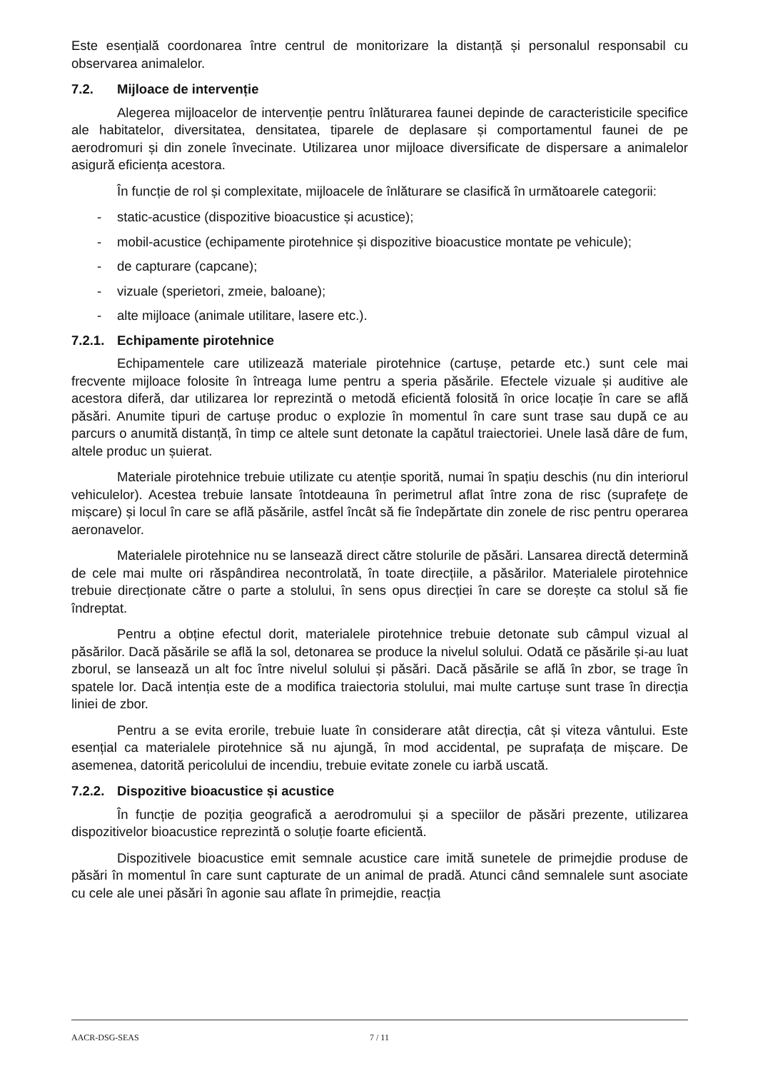Este esențială coordonarea între centrul de monitorizare la distanță și personalul responsabil cu observarea animalelor.
7.2. Mijloace de intervenție
Alegerea mijloacelor de intervenție pentru înlăturarea faunei depinde de caracteristicile specifice ale habitatelor, diversitatea, densitatea, tiparele de deplasare și comportamentul faunei de pe aerodromuri și din zonele învecinate. Utilizarea unor mijloace diversificate de dispersare a animalelor asigură eficiența acestora.
În funcție de rol și complexitate, mijloacele de înlăturare se clasifică în următoarele categorii:
- static-acustice (dispozitive bioacustice și acustice);
- mobil-acustice (echipamente pirotehnice și dispozitive bioacustice montate pe vehicule);
- de capturare (capcane);
- vizuale (sperietori, zmeie, baloane);
- alte mijloace (animale utilitare, lasere etc.).
7.2.1. Echipamente pirotehnice
Echipamentele care utilizează materiale pirotehnice (cartușe, petarde etc.) sunt cele mai frecvente mijloace folosite în întreaga lume pentru a speria păsările. Efectele vizuale și auditive ale acestora diferă, dar utilizarea lor reprezintă o metodă eficientă folosită în orice locație în care se află păsări. Anumite tipuri de cartușe produc o explozie în momentul în care sunt trase sau după ce au parcurs o anumită distanță, în timp ce altele sunt detonate la capătul traiectoriei. Unele lasă dâre de fum, altele produc un șuierat.
Materiale pirotehnice trebuie utilizate cu atenție sporită, numai în spațiu deschis (nu din interiorul vehiculelor). Acestea trebuie lansate întotdeauna în perimetrul aflat între zona de risc (suprafețe de mișcare) și locul în care se află păsările, astfel încât să fie îndepărtate din zonele de risc pentru operarea aeronavelor.
Materialele pirotehnice nu se lansează direct către stolurile de păsări. Lansarea directă determină de cele mai multe ori răspândirea necontrolată, în toate direcțiile, a păsărilor. Materialele pirotehnice trebuie direcționate către o parte a stolului, în sens opus direcției în care se dorește ca stolul să fie îndreptat.
Pentru a obține efectul dorit, materialele pirotehnice trebuie detonate sub câmpul vizual al păsărilor. Dacă păsările se află la sol, detonarea se produce la nivelul solului. Odată ce păsările și-au luat zborul, se lansează un alt foc între nivelul solului și păsări. Dacă păsările se află în zbor, se trage în spatele lor. Dacă intenția este de a modifica traiectoria stolului, mai multe cartușe sunt trase în direcția liniei de zbor.
Pentru a se evita erorile, trebuie luate în considerare atât direcția, cât și viteza vântului. Este esențial ca materialele pirotehnice să nu ajungă, în mod accidental, pe suprafața de mișcare. De asemenea, datorită pericolului de incendiu, trebuie evitate zonele cu iarbă uscată.
7.2.2. Dispozitive bioacustice și acustice
În funcție de poziția geografică a aerodromului și a speciilor de păsări prezente, utilizarea dispozitivelor bioacustice reprezintă o soluție foarte eficientă.
Dispozitivele bioacustice emit semnale acustice care imită sunetele de primejdie produse de păsări în momentul în care sunt capturate de un animal de pradă. Atunci când semnalele sunt asociate cu cele ale unei păsări în agonie sau aflate în primejdie, reacția
AACR-DSG-SEAS 7 / 11